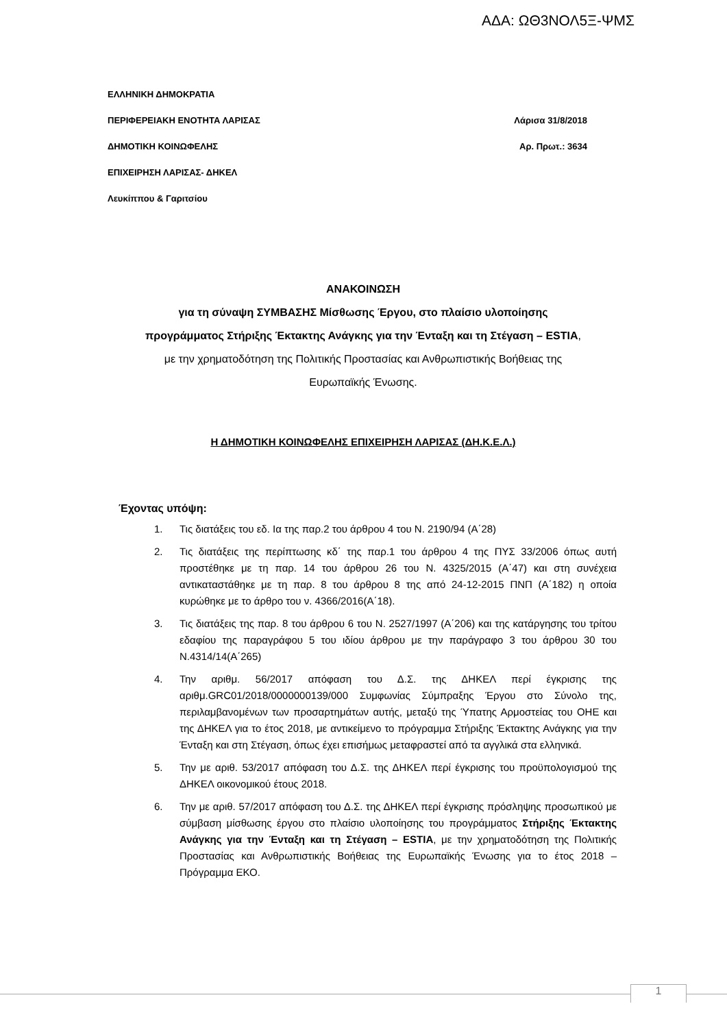ΑΔΑ: ΩΘ3ΝΟΛ5Ξ-ΨΜΣ
ΕΛΛΗΝΙΚΗ ΔΗΜΟΚΡΑΤΙΑ
ΠΕΡΙΦΕΡΕΙΑΚΗ ΕΝΟΤΗΤΑ ΛΑΡΙΣΑΣ Λάρισα 31/8/2018
ΔΗΜΟΤΙΚΗ ΚΟΙΝΩΦΕΛΗΣ Αρ. Πρωτ.: 3634
ΕΠΙΧΕΙΡΗΣΗ ΛΑΡΙΣΑΣ- ΔΗΚΕΛ
Λευκίππου & Γαριτσίου
ΑΝΑΚΟΙΝΩΣΗ
για τη σύναψη ΣΥΜΒΑΣΗΣ Μίσθωσης Έργου, στο πλαίσιο υλοποίησης
προγράμματος Στήριξης Έκτακτης Ανάγκης για την Ένταξη και τη Στέγαση – ESTIA,
με την χρηματοδότηση της Πολιτικής Προστασίας και Ανθρωπιστικής Βοήθειας της
Ευρωπαϊκής Ένωσης.
Η ΔΗΜΟΤΙΚΗ ΚΟΙΝΩΦΕΛΗΣ ΕΠΙΧΕΙΡΗΣΗ ΛΑΡΙΣΑΣ (ΔΗ.Κ.Ε.Λ.)
Έχοντας υπόψη:
1. Τις διατάξεις του εδ. Ια της παρ.2 του άρθρου 4 του Ν. 2190/94 (Α΄28)
2. Τις διατάξεις της περίπτωσης κδ΄ της παρ.1 του άρθρου 4 της ΠΥΣ 33/2006 όπως αυτή προστέθηκε με τη παρ. 14 του άρθρου 26 του Ν. 4325/2015 (Α΄47) και στη συνέχεια αντικαταστάθηκε με τη παρ. 8 του άρθρου 8 της από 24-12-2015 ΠΝΠ (Α΄182) η οποία κυρώθηκε με το άρθρο του ν. 4366/2016(Α΄18).
3. Τις διατάξεις της παρ. 8 του άρθρου 6 του Ν. 2527/1997 (Α΄206) και της κατάργησης του τρίτου εδαφίου της παραγράφου 5 του ιδίου άρθρου με την παράγραφο 3 του άρθρου 30 του Ν.4314/14(Α΄265)
4. Την αριθμ. 56/2017 απόφαση του Δ.Σ. της ΔΗΚΕΛ περί έγκρισης της αριθμ.GRC01/2018/0000000139/000 Συμφωνίας Σύμπραξης Έργου στο Σύνολο της, περιλαμβανομένων των προσαρτημάτων αυτής, μεταξύ της Ύπατης Αρμοστείας του ΟΗΕ και της ΔΗΚΕΛ για το έτος 2018, με αντικείμενο το πρόγραμμα Στήριξης Έκτακτης Ανάγκης για την Ένταξη και στη Στέγαση, όπως έχει επισήμως μεταφραστεί από τα αγγλικά στα ελληνικά.
5. Την με αριθ. 53/2017 απόφαση του Δ.Σ. της ΔΗΚΕΛ περί έγκρισης του προϋπολογισμού της ΔΗΚΕΛ οικονομικού έτους 2018.
6. Την με αριθ. 57/2017 απόφαση του Δ.Σ. της ΔΗΚΕΛ περί έγκρισης πρόσληψης προσωπικού με σύμβαση μίσθωσης έργου στο πλαίσιο υλοποίησης του προγράμματος Στήριξης Έκτακτης Ανάγκης για την Ένταξη και τη Στέγαση – ESTIA, με την χρηματοδότηση της Πολιτικής Προστασίας και Ανθρωπιστικής Βοήθειας της Ευρωπαϊκής Ένωσης για το έτος 2018 – Πρόγραμμα ΕΚΟ.
1